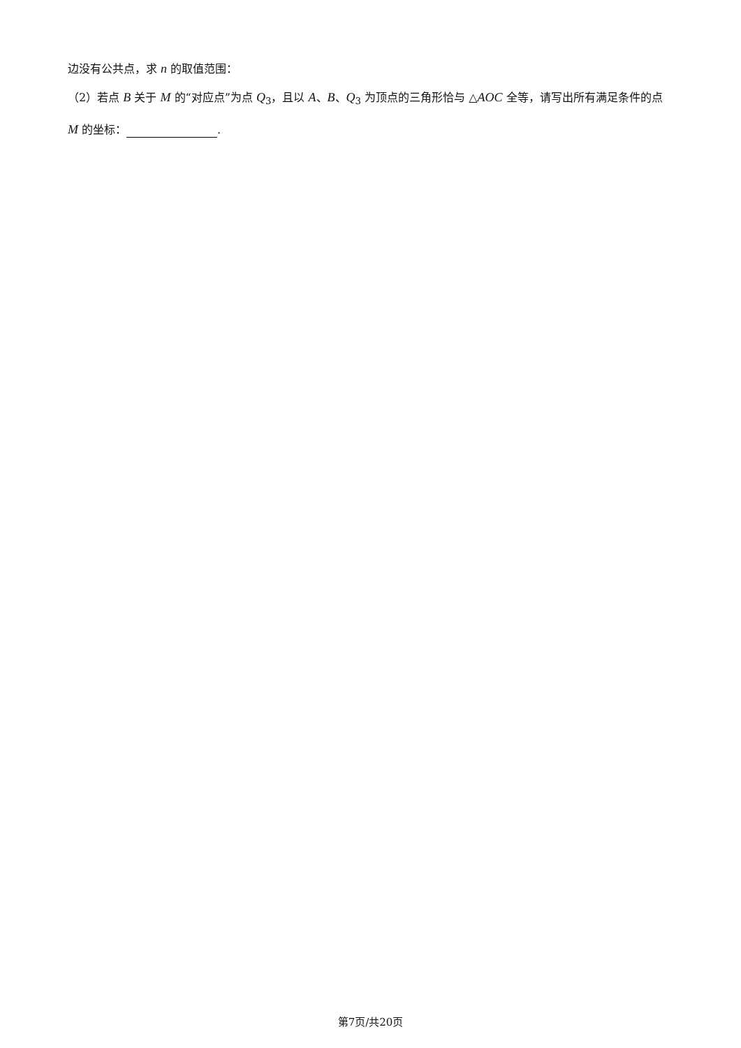边没有公共点，求 n 的取值范围：
（2）若点 B 关于 M 的“对应点”为点 Q<sub>3</sub>，且以 A、B、Q<sub>3</sub> 为顶点的三角形恰与 △AOC 全等，请写出所有满足条件的点 M 的坐标： .
第7页/共20页